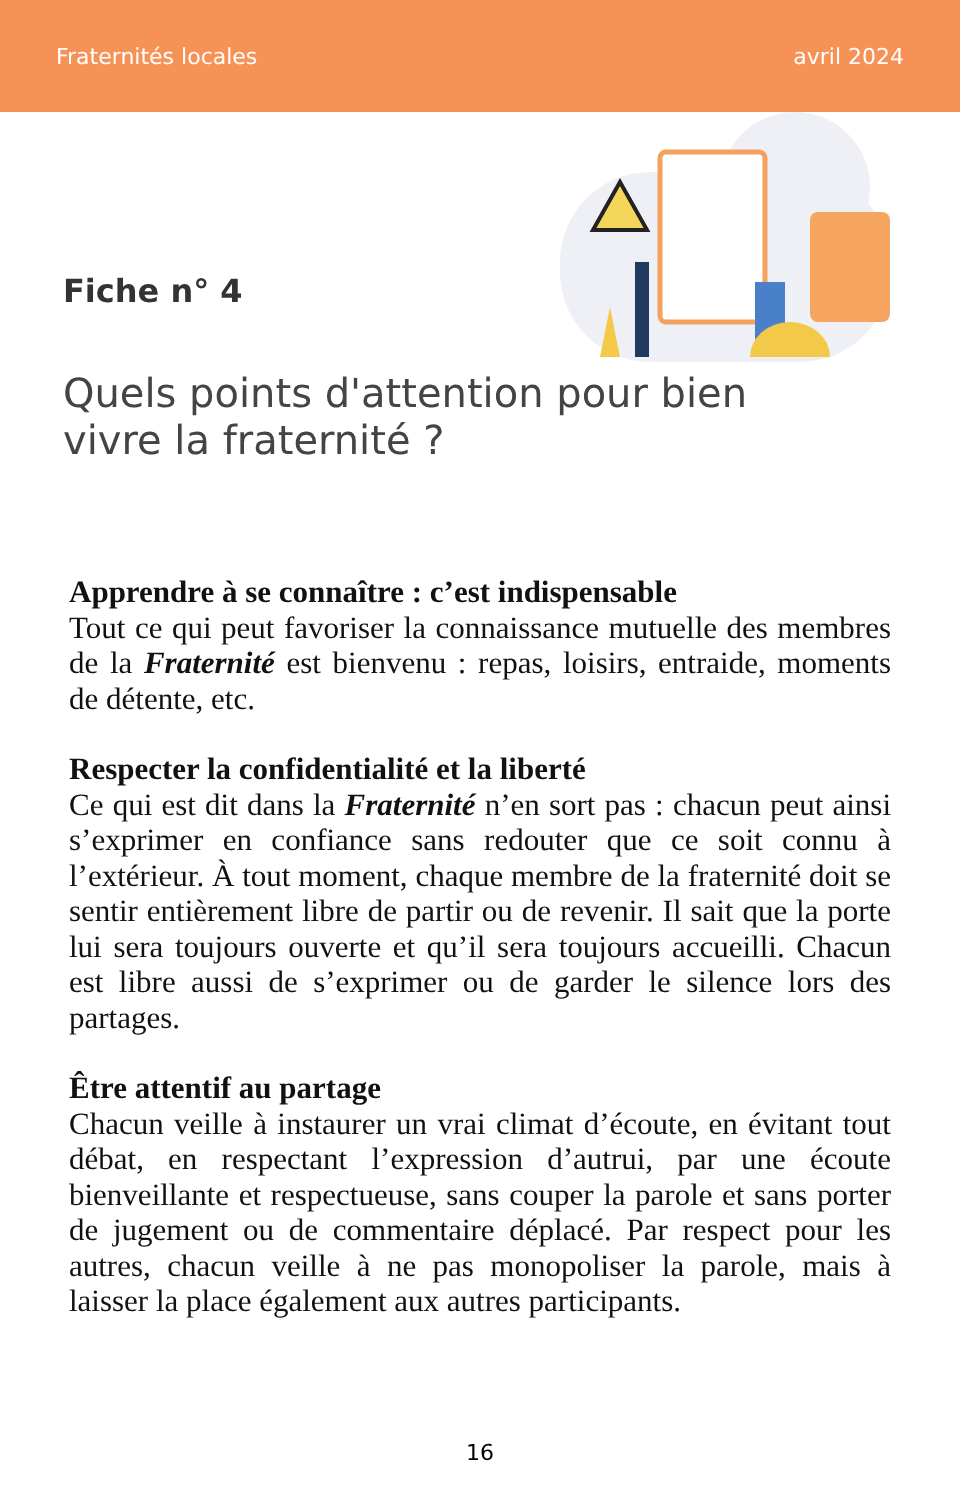Fraternités locales avril 2024
Fiche n° 4
Quels points d'attention pour bien vivre la fraternité ?
Apprendre à se connaître : c’est indispensable
Tout ce qui peut favoriser la connaissance mutuelle des membres de la Fraternité est bienvenu : repas, loisirs, entraide, moments de détente, etc.
Respecter la confidentialité et la liberté
Ce qui est dit dans la Fraternité n’en sort pas : chacun peut ainsi s’exprimer en confiance sans redouter que ce soit connu à l’extérieur. À tout moment, chaque membre de la fraternité doit se sentir entièrement libre de partir ou de revenir. Il sait que la porte lui sera toujours ouverte et qu’il sera toujours accueilli. Chacun est libre aussi de s’exprimer ou de garder le silence lors des partages.
Être attentif au partage
Chacun veille à instaurer un vrai climat d’écoute, en évitant tout débat, en respectant l’expression d’autrui, par une écoute bienveillante et respectueuse, sans couper la parole et sans porter de jugement ou de commentaire déplacé. Par respect pour les autres, chacun veille à ne pas monopoliser la parole, mais à laisser la place également aux autres participants.
16